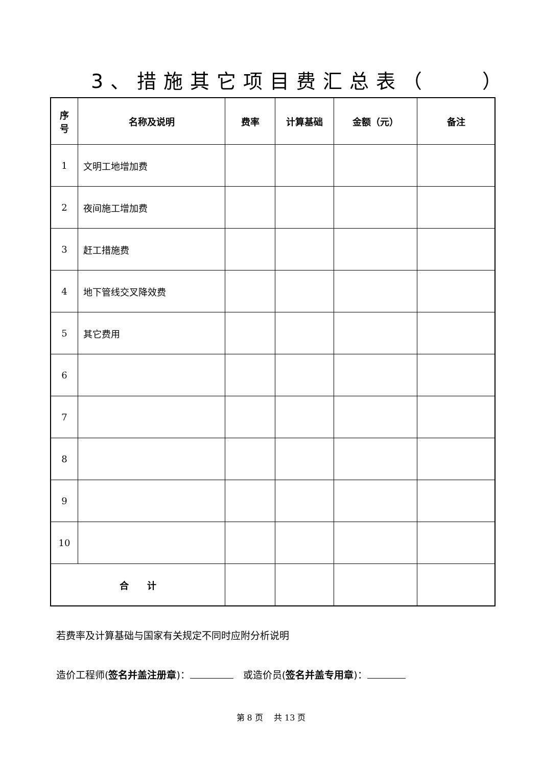3、措施其它项目费汇总表（　　）
| 序 号 | 名称及说明 | 费率 | 计算基础 | 金额（元） | 备注 |
| --- | --- | --- | --- | --- | --- |
| 1 | 文明工地增加费 | | | | |
| 2 | 夜间施工增加费 | | | | |
| 3 | 赶工措施费 | | | | |
| 4 | 地下管线交叉降效费 | | | | |
| 5 | 其它费用 | | | | |
| 6 | | | | | |
| 7 | | | | | |
| 8 | | | | | |
| 9 | | | | | |
| 10 | | | | | |
| 合 计 | | | | | |
若费率及计算基础与国家有关规定不同时应附分析说明
造价工程师(签名并盖注册章)：　或造价员(签名并盖专用章)：
第 8 页　 共 13 页